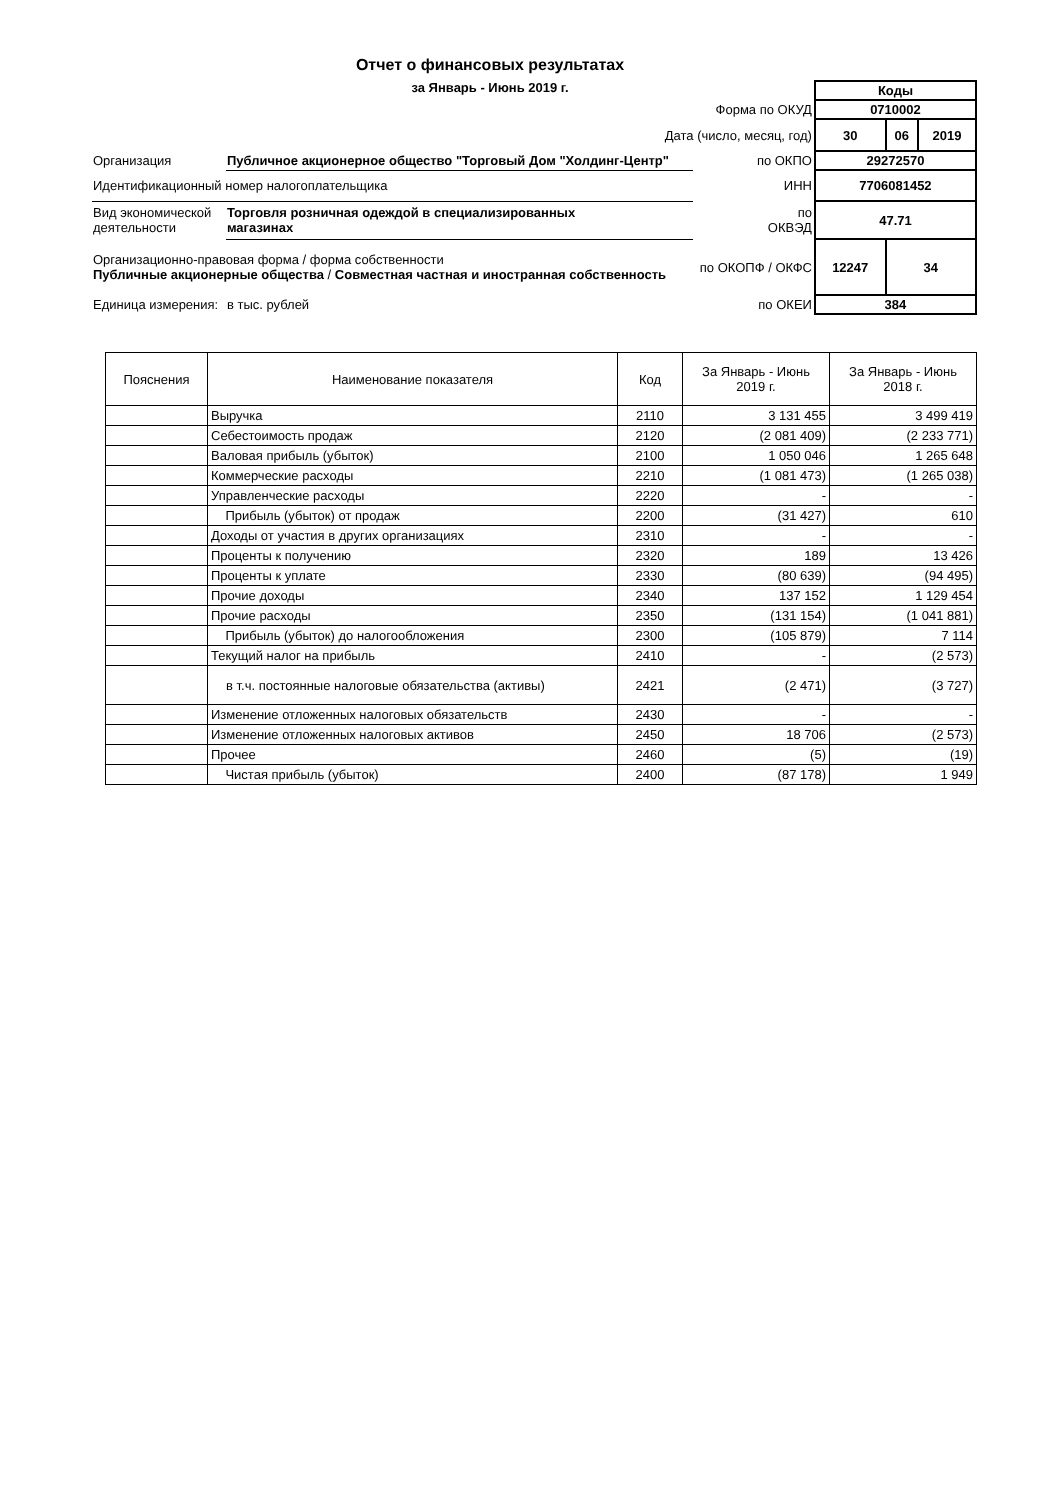Отчет о финансовых результатах
за Январь - Июнь 2019 г.
| | | | Коды | | |
| Форма по ОКУД | | | 0710002 | | |
| Дата (число, месяц, год) | | | 30 | 06 | 2019 |
| Организация | Публичное акционерное общество "Торговый Дом "Холдинг-Центр" | по ОКПО | 29272570 | | |
| Идентификационный номер налогоплательщика | | ИНН | 7706081452 | | |
| Вид экономической деятельности | Торговля розничная одеждой в специализированных магазинах | по ОКВЭД | 47.71 | | |
| Организационно-правовая форма / форма собственности Публичные акционерные общества / Совместная частная и иностранная собственность | | по ОКОПФ / ОКФС | 12247 | 34 | |
| Единица измерения: | в тыс. рублей | по ОКЕИ | 384 | | |
| Пояснения | Наименование показателя | Код | За Январь - Июнь 2019 г. | За Январь - Июнь 2018 г. |
| --- | --- | --- | --- | --- |
| | Выручка | 2110 | 3 131 455 | 3 499 419 |
| | Себестоимость продаж | 2120 | (2 081 409) | (2 233 771) |
| | Валовая прибыль (убыток) | 2100 | 1 050 046 | 1 265 648 |
| | Коммерческие расходы | 2210 | (1 081 473) | (1 265 038) |
| | Управленческие расходы | 2220 | - | - |
| | Прибыль (убыток) от продаж | 2200 | (31 427) | 610 |
| | Доходы от участия в других организациях | 2310 | - | - |
| | Проценты к получению | 2320 | 189 | 13 426 |
| | Проценты к уплате | 2330 | (80 639) | (94 495) |
| | Прочие доходы | 2340 | 137 152 | 1 129 454 |
| | Прочие расходы | 2350 | (131 154) | (1 041 881) |
| | Прибыль (убыток) до налогообложения | 2300 | (105 879) | 7 114 |
| | Текущий налог на прибыль | 2410 | - | (2 573) |
| | в т.ч. постоянные налоговые обязательства (активы) | 2421 | (2 471) | (3 727) |
| | Изменение отложенных налоговых обязательств | 2430 | - | - |
| | Изменение отложенных налоговых активов | 2450 | 18 706 | (2 573) |
| | Прочее | 2460 | (5) | (19) |
| | Чистая прибыль (убыток) | 2400 | (87 178) | 1 949 |